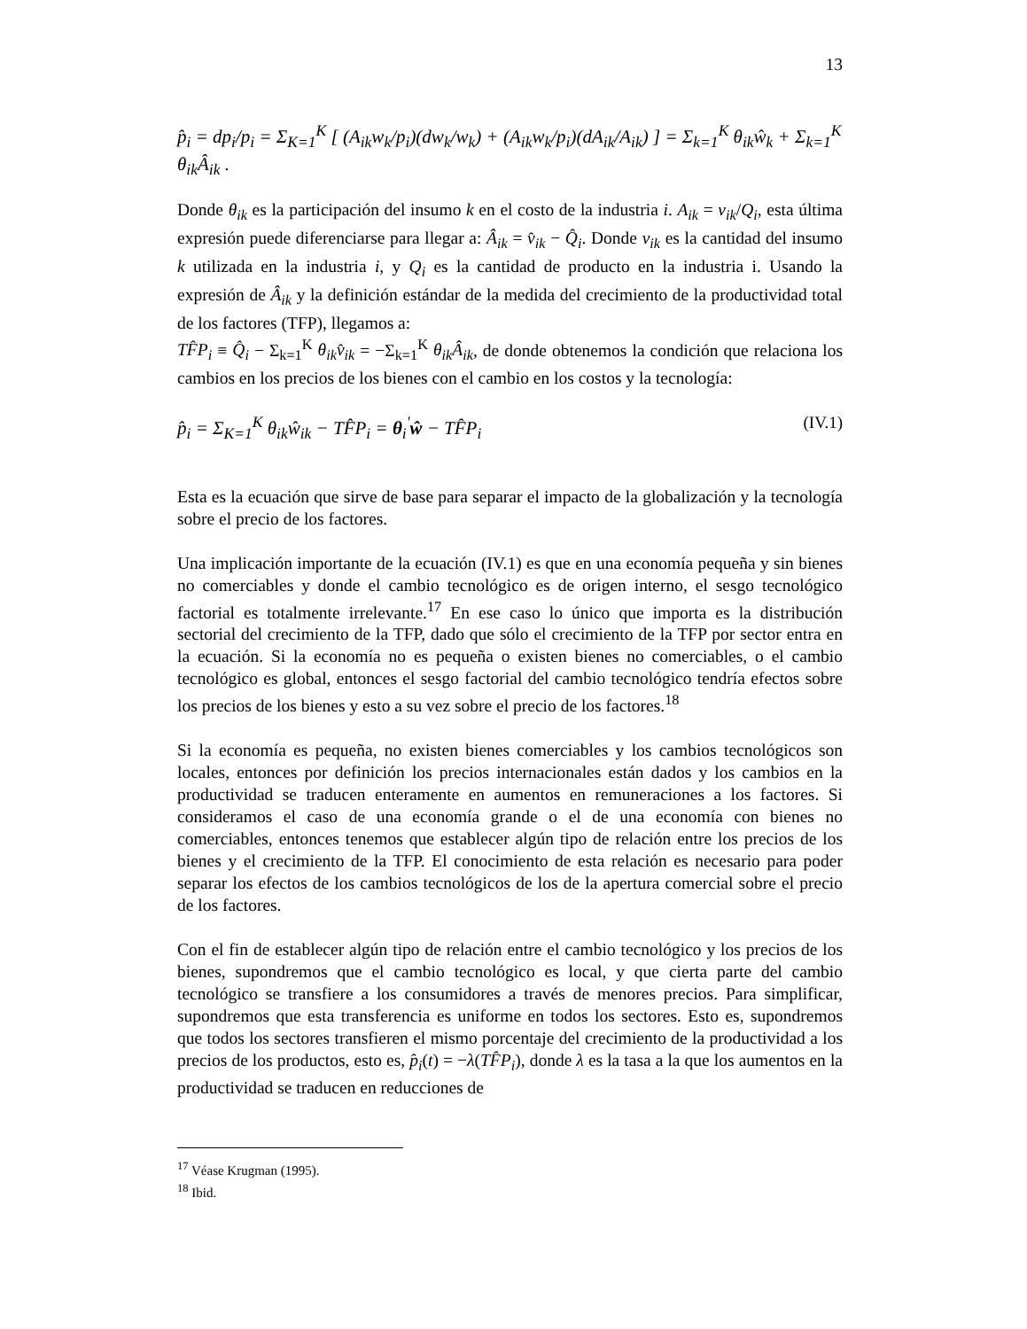13
p̂<sub>i</sub> = dp<sub>i</sub>/p<sub>i</sub> = Σ<sub>K=1</sub><sup>K</sup> [ (A<sub>ik</sub>w<sub>k</sub>/p<sub>i</sub>)(dw<sub>k</sub>/w<sub>k</sub>) + (A<sub>ik</sub>w<sub>k</sub>/p<sub>i</sub>)(dA<sub>ik</sub>/A<sub>ik</sub>) ] = Σ<sub>k=1</sub><sup>K</sup> θ<sub>ik</sub>ŵ<sub>k</sub> + Σ<sub>k=1</sub><sup>K</sup> θ<sub>ik</sub>Â<sub>ik</sub> .
Donde θ<sub>ik</sub> es la participación del insumo k en el costo de la industria i. A<sub>ik</sub> = v<sub>ik</sub>/Q<sub>i</sub>, esta última expresión puede diferenciarse para llegar a: Â<sub>ik</sub> = v̂<sub>ik</sub> − Q̂<sub>i</sub>. Donde v<sub>ik</sub> es la cantidad del insumo k utilizada en la industria i, y Q<sub>i</sub> es la cantidad de producto en la industria i. Usando la expresión de Â<sub>ik</sub> y la definición estándar de la medida del crecimiento de la productividad total de los factores (TFP), llegamos a:
TF̂P<sub>i</sub> ≡ Q̂<sub>i</sub> − Σ<sub>k=1</sub><sup>K</sup> θ<sub>ik</sub>v̂<sub>ik</sub> = −Σ<sub>k=1</sub><sup>K</sup> θ<sub>ik</sub>Â<sub>ik</sub>, de donde obtenemos la condición que relaciona los cambios en los precios de los bienes con el cambio en los costos y la tecnología:
p̂<sub>i</sub> = Σ<sub>K=1</sub><sup>K</sup> θ<sub>ik</sub>ŵ<sub>ik</sub> − TF̂P<sub>i</sub> = θ<sub>i</sub><sup>'</sup>ŵ − TF̂P<sub>i</sub> (IV.1)
Esta es la ecuación que sirve de base para separar el impacto de la globalización y la tecnología sobre el precio de los factores.
Una implicación importante de la ecuación (IV.1) es que en una economía pequeña y sin bienes no comerciables y donde el cambio tecnológico es de origen interno, el sesgo tecnológico factorial es totalmente irrelevante.<sup>17</sup> En ese caso lo único que importa es la distribución sectorial del crecimiento de la TFP, dado que sólo el crecimiento de la TFP por sector entra en la ecuación. Si la economía no es pequeña o existen bienes no comerciables, o el cambio tecnológico es global, entonces el sesgo factorial del cambio tecnológico tendría efectos sobre los precios de los bienes y esto a su vez sobre el precio de los factores.<sup>18</sup>
Si la economía es pequeña, no existen bienes comerciables y los cambios tecnológicos son locales, entonces por definición los precios internacionales están dados y los cambios en la productividad se traducen enteramente en aumentos en remuneraciones a los factores. Si consideramos el caso de una economía grande o el de una economía con bienes no comerciables, entonces tenemos que establecer algún tipo de relación entre los precios de los bienes y el crecimiento de la TFP. El conocimiento de esta relación es necesario para poder separar los efectos de los cambios tecnológicos de los de la apertura comercial sobre el precio de los factores.
Con el fin de establecer algún tipo de relación entre el cambio tecnológico y los precios de los bienes, supondremos que el cambio tecnológico es local, y que cierta parte del cambio tecnológico se transfiere a los consumidores a través de menores precios. Para simplificar, supondremos que esta transferencia es uniforme en todos los sectores. Esto es, supondremos que todos los sectores transfieren el mismo porcentaje del crecimiento de la productividad a los precios de los productos, esto es, p̂<sub>i</sub>(t) = −λ(TF̂P<sub>i</sub>), donde λ es la tasa a la que los aumentos en la productividad se traducen en reducciones de
<sup>17</sup> Véase Krugman (1995).
<sup>18</sup> Ibid.